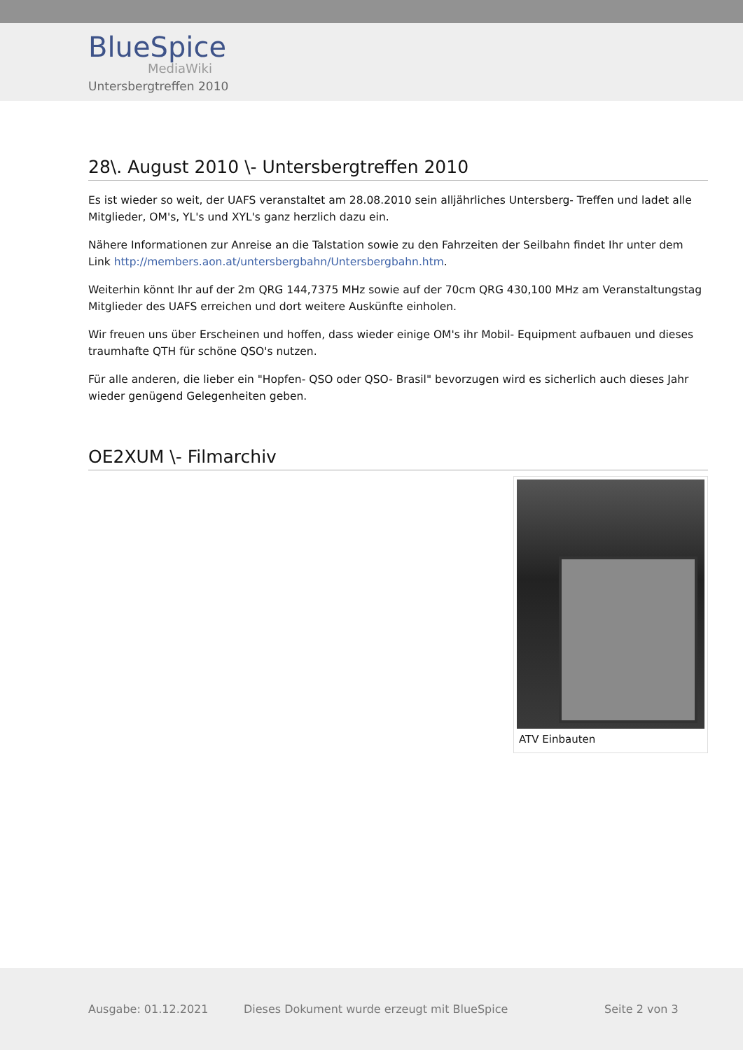BlueSpice
MediaWiki
Untersbergtreffen 2010
28\. August 2010 \- Untersbergtreffen 2010
Es ist wieder so weit, der UAFS veranstaltet am 28.08.2010 sein alljährliches Untersberg- Treffen und ladet alle Mitglieder, OM's, YL's und XYL's ganz herzlich dazu ein.
Nähere Informationen zur Anreise an die Talstation sowie zu den Fahrzeiten der Seilbahn findet Ihr unter dem Link http://members.aon.at/untersbergbahn/Untersbergbahn.htm.
Weiterhin könnt Ihr auf der 2m QRG 144,7375 MHz sowie auf der 70cm QRG 430,100 MHz am Veranstaltungstag Mitglieder des UAFS erreichen und dort weitere Auskünfte einholen.
Wir freuen uns über Erscheinen und hoffen, dass wieder einige OM's ihr Mobil- Equipment aufbauen und dieses traumhafte QTH für schöne QSO's nutzen.
Für alle anderen, die lieber ein "Hopfen- QSO oder QSO- Brasil" bevorzugen wird es sicherlich auch dieses Jahr wieder genügend Gelegenheiten geben.
OE2XUM \- Filmarchiv
ATV Einbauten
Ausgabe: 01.12.2021 Dieses Dokument wurde erzeugt mit BlueSpice Seite 2 von 3